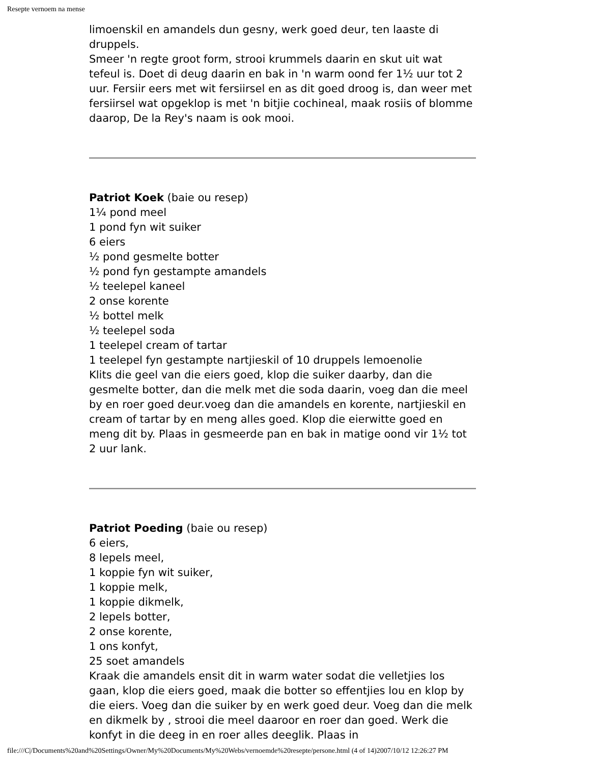Resepte vernoem na mense
limoenskil en amandels dun gesny, werk goed deur, ten laaste di druppels.
Smeer 'n regte groot form, strooi krummels daarin en skut uit wat tefeul is. Doet di deug daarin en bak in 'n warm oond fer 1½ uur tot 2 uur. Fersiir eers met wit fersiirsel en as dit goed droog is, dan weer met fersiirsel wat opgeklop is met 'n bitjie cochineal, maak rosiis of blomme daarop, De la Rey's naam is ook mooi.
Patriot Koek (baie ou resep)
1¼ pond meel
1 pond fyn wit suiker
6 eiers
½ pond gesmelte botter
½ pond fyn gestampte amandels
½ teelepel kaneel
2 onse korente
½ bottel melk
½ teelepel soda
1 teelepel cream of tartar
1 teelepel fyn gestampte nartjieskil of 10 druppels lemoenolie
Klits die geel van die eiers goed, klop die suiker daarby, dan die gesmelte botter, dan die melk met die soda daarin, voeg dan die meel by en roer goed deur.voeg dan die amandels en korente, nartjieskil en cream of tartar by en meng alles goed. Klop die eierwitte goed en meng dit by. Plaas in gesmeerde pan en bak in matige oond vir 1½ tot 2 uur lank.
Patriot Poeding (baie ou resep)
6 eiers,
8 lepels meel,
1 koppie fyn wit suiker,
1 koppie melk,
1 koppie dikmelk,
2 lepels botter,
2 onse korente,
1 ons konfyt,
25 soet amandels
Kraak die amandels ensit dit in warm water sodat die velletjies los gaan, klop die eiers goed, maak die botter so effentjies lou en klop by die eiers. Voeg dan die suiker by en werk goed deur. Voeg dan die melk en dikmelk by , strooi die meel daaroor en roer dan goed. Werk die konfyt in die deeg in en roer alles deeglik. Plaas in
file:///C|/Documents%20and%20Settings/Owner/My%20Documents/My%20Webs/vernoemde%20resepte/persone.html (4 of 14)2007/10/12 12:26:27 PM